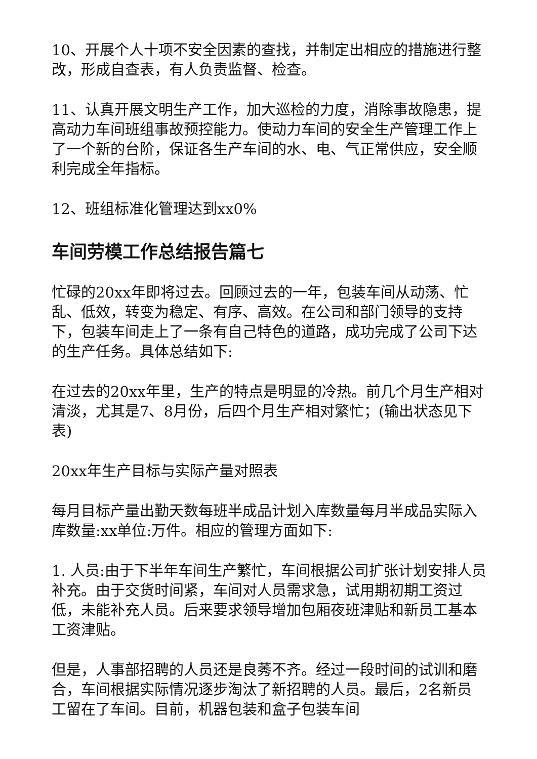10、开展个人十项不安全因素的查找，并制定出相应的措施进行整改，形成自查表，有人负责监督、检查。
11、认真开展文明生产工作，加大巡检的力度，消除事故隐患，提高动力车间班组事故预控能力。使动力车间的安全生产管理工作上了一个新的台阶，保证各生产车间的水、电、气正常供应，安全顺利完成全年指标。
12、班组标准化管理达到xx0%
车间劳模工作总结报告篇七
忙碌的20xx年即将过去。回顾过去的一年，包装车间从动荡、忙乱、低效，转变为稳定、有序、高效。在公司和部门领导的支持下，包装车间走上了一条有自己特色的道路，成功完成了公司下达的生产任务。具体总结如下:
在过去的20xx年里，生产的特点是明显的冷热。前几个月生产相对清淡，尤其是7、8月份，后四个月生产相对繁忙；(输出状态见下表)
20xx年生产目标与实际产量对照表
每月目标产量出勤天数每班半成品计划入库数量每月半成品实际入库数量:xx单位:万件。相应的管理方面如下:
1. 人员:由于下半年车间生产繁忙，车间根据公司扩张计划安排人员补充。由于交货时间紧，车间对人员需求急，试用期初期工资过低，未能补充人员。后来要求领导增加包厢夜班津贴和新员工基本工资津贴。
但是，人事部招聘的人员还是良莠不齐。经过一段时间的试训和磨合，车间根据实际情况逐步淘汰了新招聘的人员。最后，2名新员工留在了车间。目前，机器包装和盒子包装车间